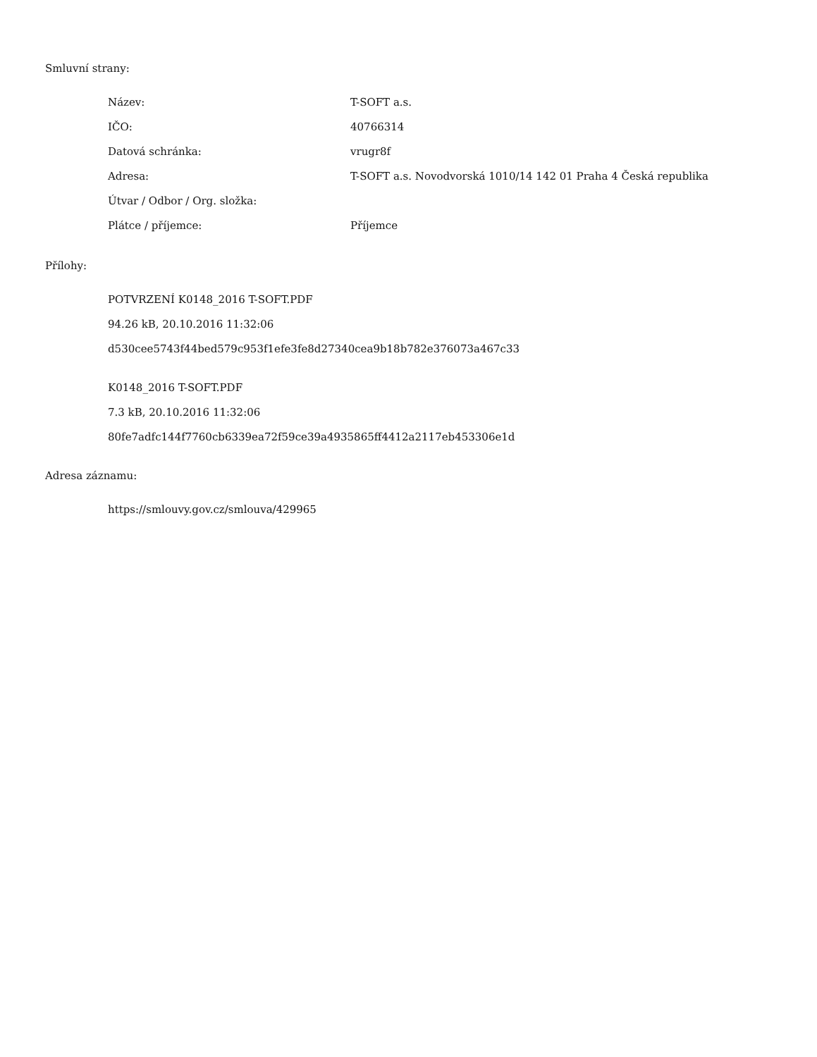Smluvní strany:
| Název: | T-SOFT a.s. |
| IČO: | 40766314 |
| Datová schránka: | vrugr8f |
| Adresa: | T-SOFT a.s. Novodvorská 1010/14 142 01 Praha 4 Česká republika |
| Útvar / Odbor / Org. složka: | |
| Plátce / příjemce: | Příjemce |
Přílohy:
POTVRZENÍ K0148_2016 T-SOFT.PDF
94.26 kB, 20.10.2016 11:32:06
d530cee5743f44bed579c953f1efe3fe8d27340cea9b18b782e376073a467c33
K0148_2016 T-SOFT.PDF
7.3 kB, 20.10.2016 11:32:06
80fe7adfc144f7760cb6339ea72f59ce39a4935865ff4412a2117eb453306e1d
Adresa záznamu:
https://smlouvy.gov.cz/smlouva/429965